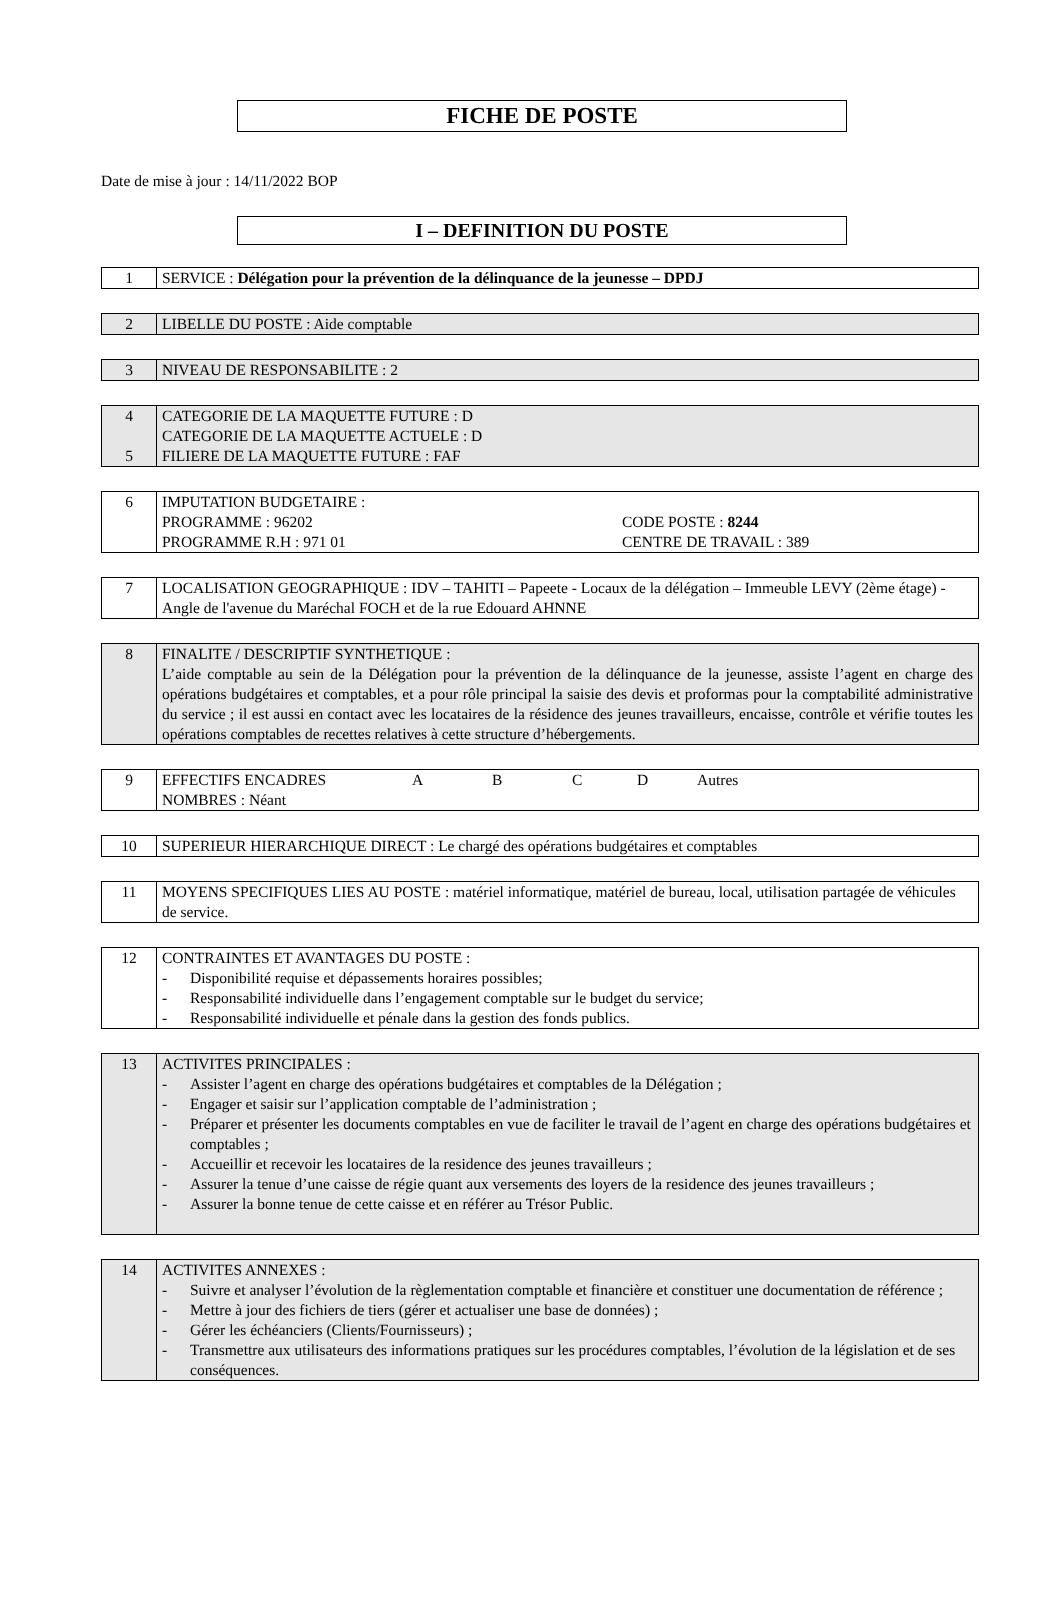FICHE DE POSTE
Date de mise à jour : 14/11/2022 BOP
I – DEFINITION DU POSTE
| 1 | SERVICE : Délégation pour la prévention de la délinquance de la jeunesse – DPDJ |
| 2 | LIBELLE DU POSTE : Aide comptable |
| 3 | NIVEAU DE RESPONSABILITE : 2 |
| 4 5 | CATEGORIE DE LA MAQUETTE FUTURE : D CATEGORIE DE LA MAQUETTE ACTUELE : D FILIERE DE LA MAQUETTE FUTURE : FAF |
| 6 | IMPUTATION BUDGETAIRE : PROGRAMME : 96202 PROGRAMME R.H : 971 01 CODE POSTE : 8244 CENTRE DE TRAVAIL : 389 |
| 7 | LOCALISATION GEOGRAPHIQUE : IDV – TAHITI – Papeete - Locaux de la délégation – Immeuble LEVY (2ème étage) - Angle de l'avenue du Maréchal FOCH et de la rue Edouard AHNNE |
| 8 | FINALITE / DESCRIPTIF SYNTHETIQUE : L’aide comptable au sein de la Délégation pour la prévention de la délinquance de la jeunesse, assiste l’agent en charge des opérations budgétaires et comptables, et a pour rôle principal la saisie des devis et proformas pour la comptabilité administrative du service ; il est aussi en contact avec les locataires de la résidence des jeunes travailleurs, encaisse, contrôle et vérifie toutes les opérations comptables de recettes relatives à cette structure d’hébergements. |
| 9 | EFFECTIFS ENCADRES A B C D Autres NOMBRES : Néant |
| 10 | SUPERIEUR HIERARCHIQUE DIRECT : Le chargé des opérations budgétaires et comptables |
| 11 | MOYENS SPECIFIQUES LIES AU POSTE : matériel informatique, matériel de bureau, local, utilisation partagée de véhicules de service. |
| 12 | CONTRAINTES ET AVANTAGES DU POSTE : - Disponibilité requise et dépassements horaires possibles; - Responsabilité individuelle dans l’engagement comptable sur le budget du service; - Responsabilité individuelle et pénale dans la gestion des fonds publics. |
| 13 | ACTIVITES PRINCIPALES : - Assister l’agent en charge des opérations budgétaires et comptables de la Délégation ; - Engager et saisir sur l’application comptable de l’administration ; - Préparer et présenter les documents comptables en vue de faciliter le travail de l’agent en charge des opérations budgétaires et comptables ; - Accueillir et recevoir les locataires de la residence des jeunes travailleurs ; - Assurer la tenue d’une caisse de régie quant aux versements des loyers de la residence des jeunes travailleurs ; - Assurer la bonne tenue de cette caisse et en référer au Trésor Public. |
| 14 | ACTIVITES ANNEXES : - Suivre et analyser l’évolution de la règlementation comptable et financière et constituer une documentation de référence ; - Mettre à jour des fichiers de tiers (gérer et actualiser une base de données) ; - Gérer les échéanciers (Clients/Fournisseurs) ; - Transmettre aux utilisateurs des informations pratiques sur les procédures comptables, l’évolution de la législation et de ses conséquences. |